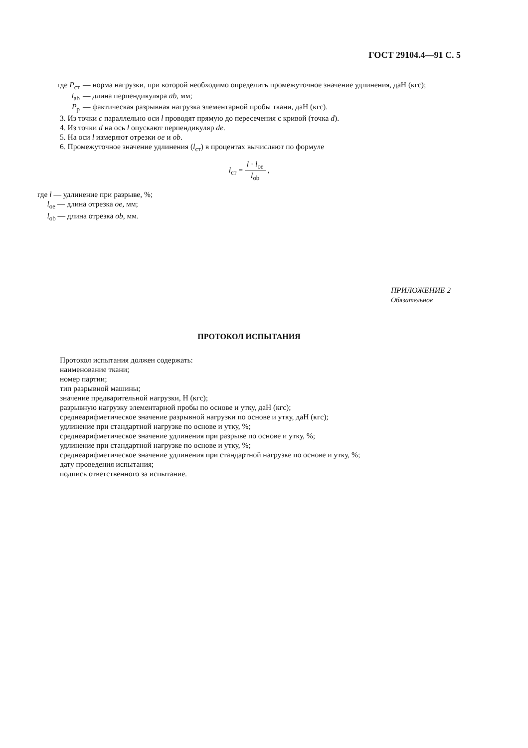ГОСТ 29104.4—91 С. 5
где P<sub>ст</sub> — норма нагрузки, при которой необходимо определить промежуточное значение удлинения, даН (кгс);
l<sub>ab</sub> — длина перпендикуляра ab, мм;
P<sub>р</sub> — фактическая разрывная нагрузка элементарной пробы ткани, даН (кгс).
3. Из точки c параллельно оси l проводят прямую до пересечения с кривой (точка d).
4. Из точки d на ось l опускают перпендикуляр de.
5. На оси l измеряют отрезки oe и ob.
6. Промежуточное значение удлинения (l<sub>ст</sub>) в процентах вычисляют по формуле
l<sub>ст</sub> = l · l<sub>oe</sub> l<sub>ob</sub> ,
где l — удлинение при разрыве, %;
l<sub>oe</sub> — длина отрезка oe, мм;
l<sub>ob</sub> — длина отрезка ob, мм.
ПРИЛОЖЕНИЕ 2
Обязательное
ПРОТОКОЛ ИСПЫТАНИЯ
Протокол испытания должен содержать:
наименование ткани;
номер партии;
тип разрывной машины;
значение предварительной нагрузки, Н (кгс);
разрывную нагрузку элементарной пробы по основе и утку, даН (кгс);
среднеарифметическое значение разрывной нагрузки по основе и утку, даН (кгс);
удлинение при стандартной нагрузке по основе и утку, %;
среднеарифметическое значение удлинения при разрыве по основе и утку, %;
удлинение при стандартной нагрузке по основе и утку, %;
среднеарифметическое значение удлинения при стандартной нагрузке по основе и утку, %;
дату проведения испытания;
подпись ответственного за испытание.